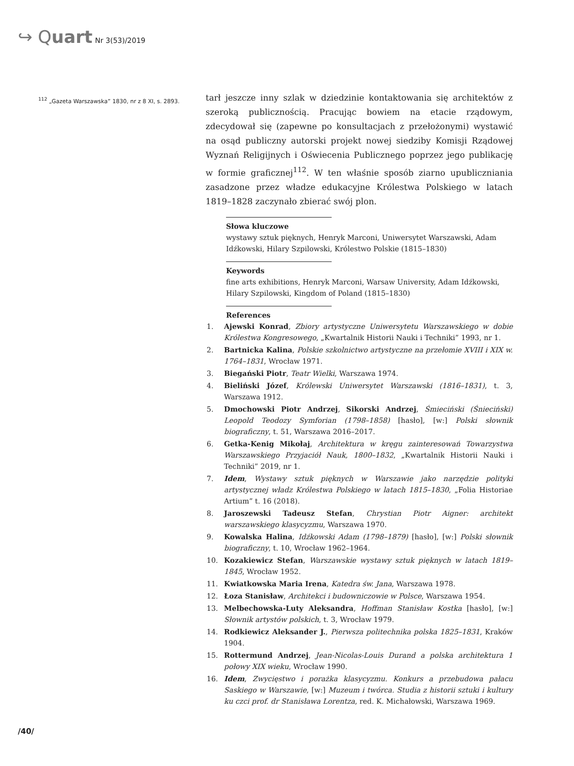↪ Quart Nr 3(53)/2019
<sup>112</sup> „Gazeta Warszawska” 1830, nr z 8 XI, s. 2893.
tarł jeszcze inny szlak w dziedzinie kontaktowania się architektów z szeroką publicznością. Pracując bowiem na etacie rządowym, zdecydował się (zapewne po konsultacjach z przełożonymi) wystawić na osąd publiczny autorski projekt nowej siedziby Komisji Rządowej Wyznań Religijnych i Oświecenia Publicznego poprzez jego publikację w formie graficznej<sup>112</sup>. W ten właśnie sposób ziarno upubliczniania zasadzone przez władze edukacyjne Królestwa Polskiego w latach 1819–1828 zaczynało zbierać swój plon.
Słowa kluczowe
wystawy sztuk pięknych, Henryk Marconi, Uniwersytet Warszawski, Adam Idźkowski, Hilary Szpilowski, Królestwo Polskie (1815–1830)
Keywords
fine arts exhibitions, Henryk Marconi, Warsaw University, Adam Idźkowski, Hilary Szpilowski, Kingdom of Poland (1815–1830)
References
1. Ajewski Konrad, Zbiory artystyczne Uniwersytetu Warszawskiego w dobie Królestwa Kongresowego, „Kwartalnik Historii Nauki i Techniki” 1993, nr 1.
2. Bartnicka Kalina, Polskie szkolnictwo artystyczne na przełomie XVIII i XIX w. 1764–1831, Wrocław 1971.
3. Biegański Piotr, Teatr Wielki, Warszawa 1974.
4. Bieliński Józef, Królewski Uniwersytet Warszawski (1816–1831), t. 3, Warszawa 1912.
5. Dmochowski Piotr Andrzej, Sikorski Andrzej, Śmieciński (Śnieciński) Leopold Teodozy Symforian (1798–1858) [hasło], [w:] Polski słownik biograficzny, t. 51, Warszawa 2016–2017.
6. Getka-Kenig Mikołaj, Architektura w kręgu zainteresowań Towarzystwa Warszawskiego Przyjaciół Nauk, 1800–1832, „Kwartalnik Historii Nauki i Techniki” 2019, nr 1.
7. Idem, Wystawy sztuk pięknych w Warszawie jako narzędzie polityki artystycznej władz Królestwa Polskiego w latach 1815–1830, „Folia Historiae Artium” t. 16 (2018).
8. Jaroszewski Tadeusz Stefan, Chrystian Piotr Aigner: architekt warszawskiego klasycyzmu, Warszawa 1970.
9. Kowalska Halina, Idźkowski Adam (1798–1879) [hasło], [w:] Polski słownik biograficzny, t. 10, Wrocław 1962–1964.
10. Kozakiewicz Stefan, Warszawskie wystawy sztuk pięknych w latach 1819–1845, Wrocław 1952.
11. Kwiatkowska Maria Irena, Katedra św. Jana, Warszawa 1978.
12. Łoza Stanisław, Architekci i budowniczowie w Polsce, Warszawa 1954.
13. Melbechowska-Luty Aleksandra, Hoffman Stanisław Kostka [hasło], [w:] Słownik artystów polskich, t. 3, Wrocław 1979.
14. Rodkiewicz Aleksander J., Pierwsza politechnika polska 1825–1831, Kraków 1904.
15. Rottermund Andrzej, Jean-Nicolas-Louis Durand a polska architektura 1 połowy XIX wieku, Wrocław 1990.
16. Idem, Zwycięstwo i porażka klasycyzmu. Konkurs a przebudowa pałacu Saskiego w Warszawie, [w:] Muzeum i twórca. Studia z historii sztuki i kultury ku czci prof. dr Stanisława Lorentza, red. K. Michałowski, Warszawa 1969.
/40/